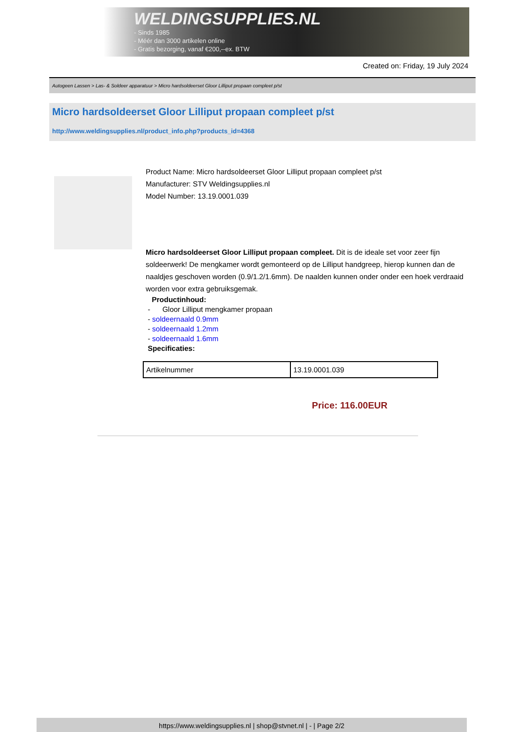WELDINGSUPPLIES.NL
- Sinds 1985
- Méér dan 3000 artikelen online
- Gratis bezorging, vanaf €200,--ex. BTW
Created on: Friday, 19 July 2024
Autogeen Lassen > Las- & Soldeer apparatuur > Micro hardsoldeerset Gloor Lilliput propaan compleet p/st
Micro hardsoldeerset Gloor Lilliput propaan compleet p/st
http://www.weldingsupplies.nl/product_info.php?products_id=4368
Product Name: Micro hardsoldeerset Gloor Lilliput propaan compleet p/st
Manufacturer: STV Weldingsupplies.nl
Model Number: 13.19.0001.039
Micro hardsoldeerset Gloor Lilliput propaan compleet. Dit is de ideale set voor zeer fijn soldeerwerk! De mengkamer wordt gemonteerd op de Lilliput handgreep, hierop kunnen dan de naaldjes geschoven worden (0.9/1.2/1.6mm). De naalden kunnen onder onder een hoek verdraaid worden voor extra gebruiksgemak.
Productinhoud:
- Gloor Lilliput mengkamer propaan
- soldeernaald 0.9mm
- soldeernaald 1.2mm
- soldeernaald 1.6mm
Specificaties:
| Artikelnummer | 13.19.0001.039 |
Price: 116.00EUR
https://www.weldingsupplies.nl | shop@stvnet.nl | - | Page 2/2